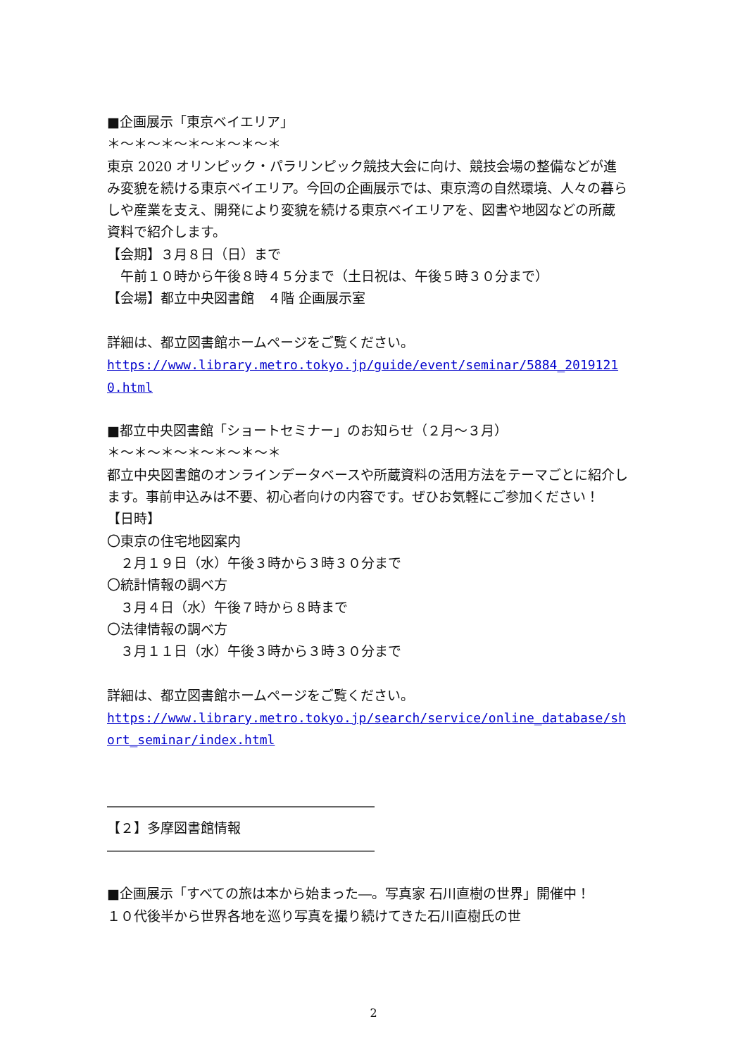■企画展示「東京ベイエリア」
＊～＊～＊～＊～＊～＊～＊
東京 2020 オリンピック・パラリンピック競技大会に向け、競技会場の整備などが進み変貌を続ける東京ベイエリア。今回の企画展示では、東京湾の自然環境、人々の暮らしや産業を支え、開発により変貌を続ける東京ベイエリアを、図書や地図などの所蔵資料で紹介します。
【会期】３月８日（日）まで
　午前１０時から午後８時４５分まで（土日祝は、午後５時３０分まで）
【会場】都立中央図書館　４階 企画展示室
詳細は、都立図書館ホームページをご覧ください。
https://www.library.metro.tokyo.jp/guide/event/seminar/5884_20191210.html
■都立中央図書館「ショートセミナー」のお知らせ（２月～３月）
＊～＊～＊～＊～＊～＊～＊
都立中央図書館のオンラインデータベースや所蔵資料の活用方法をテーマごとに紹介します。事前申込みは不要、初心者向けの内容です。ぜひお気軽にご参加ください！
【日時】
〇東京の住宅地図案内
　２月１９日（水）午後３時から３時３０分まで
〇統計情報の調べ方
　３月４日（水）午後７時から８時まで
〇法律情報の調べ方
　３月１１日（水）午後３時から３時３０分まで
詳細は、都立図書館ホームページをご覧ください。
https://www.library.metro.tokyo.jp/search/service/online_database/short_seminar/index.html
――――――――――――――――――――
【２】多摩図書館情報
――――――――――――――――――――
■企画展示「すべての旅は本から始まった―。写真家 石川直樹の世界」開催中！
１０代後半から世界各地を巡り写真を撮り続けてきた石川直樹氏の世
2